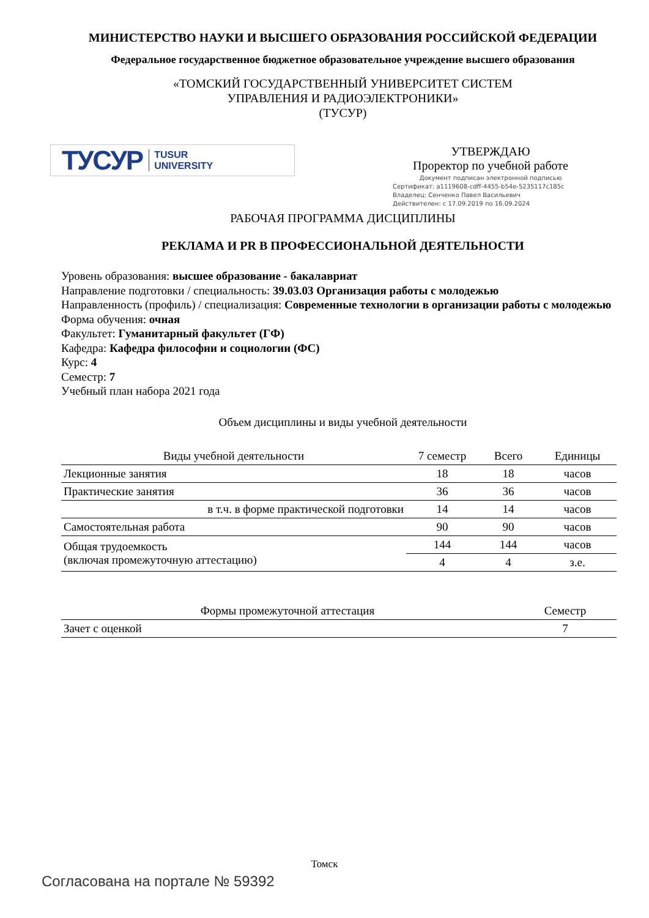МИНИСТЕРСТВО НАУКИ И ВЫСШЕГО ОБРАЗОВАНИЯ РОССИЙСКОЙ ФЕДЕРАЦИИ
Федеральное государственное бюджетное образовательное учреждение высшего образования
«ТОМСКИЙ ГОСУДАРСТВЕННЫЙ УНИВЕРСИТЕТ СИСТЕМ
УПРАВЛЕНИЯ И РАДИОЭЛЕКТРОНИКИ»
(ТУСУР)
ТУСУР TUSUR
UNIVERSITY
УТВЕРЖДАЮ
Проректор по учебной работе
Документ подписан электронной подписью
Сертификат: a1119608-cdff-4455-b54e-5235117c185c
Владелец: Сенченко Павел Васильевич
Действителен: с 17.09.2019 по 16.09.2024
РАБОЧАЯ ПРОГРАММА ДИСЦИПЛИНЫ
РЕКЛАМА И PR В ПРОФЕССИОНАЛЬНОЙ ДЕЯТЕЛЬНОСТИ
Уровень образования: высшее образование - бакалавриат
Направление подготовки / специальность: 39.03.03 Организация работы с молодежью
Направленность (профиль) / специализация: Современные технологии в организации работы с молодежью
Форма обучения: очная
Факультет: Гуманитарный факультет (ГФ)
Кафедра: Кафедра философии и социологии (ФС)
Курс: 4
Семестр: 7
Учебный план набора 2021 года
Объем дисциплины и виды учебной деятельности
| Виды учебной деятельности | 7 семестр | Всего | Единицы |
| --- | --- | --- | --- |
| Лекционные занятия | 18 | 18 | часов |
| Практические занятия | 36 | 36 | часов |
| в т.ч. в форме практической подготовки | 14 | 14 | часов |
| Самостоятельная работа | 90 | 90 | часов |
| Общая трудоемкость (включая промежуточную аттестацию) | 144 | 144 | часов |
| | 4 | 4 | з.е. |
| Формы промежуточной аттестация | Семестр |
| --- | --- |
| Зачет с оценкой | 7 |
Томск
Согласована на портале № 59392